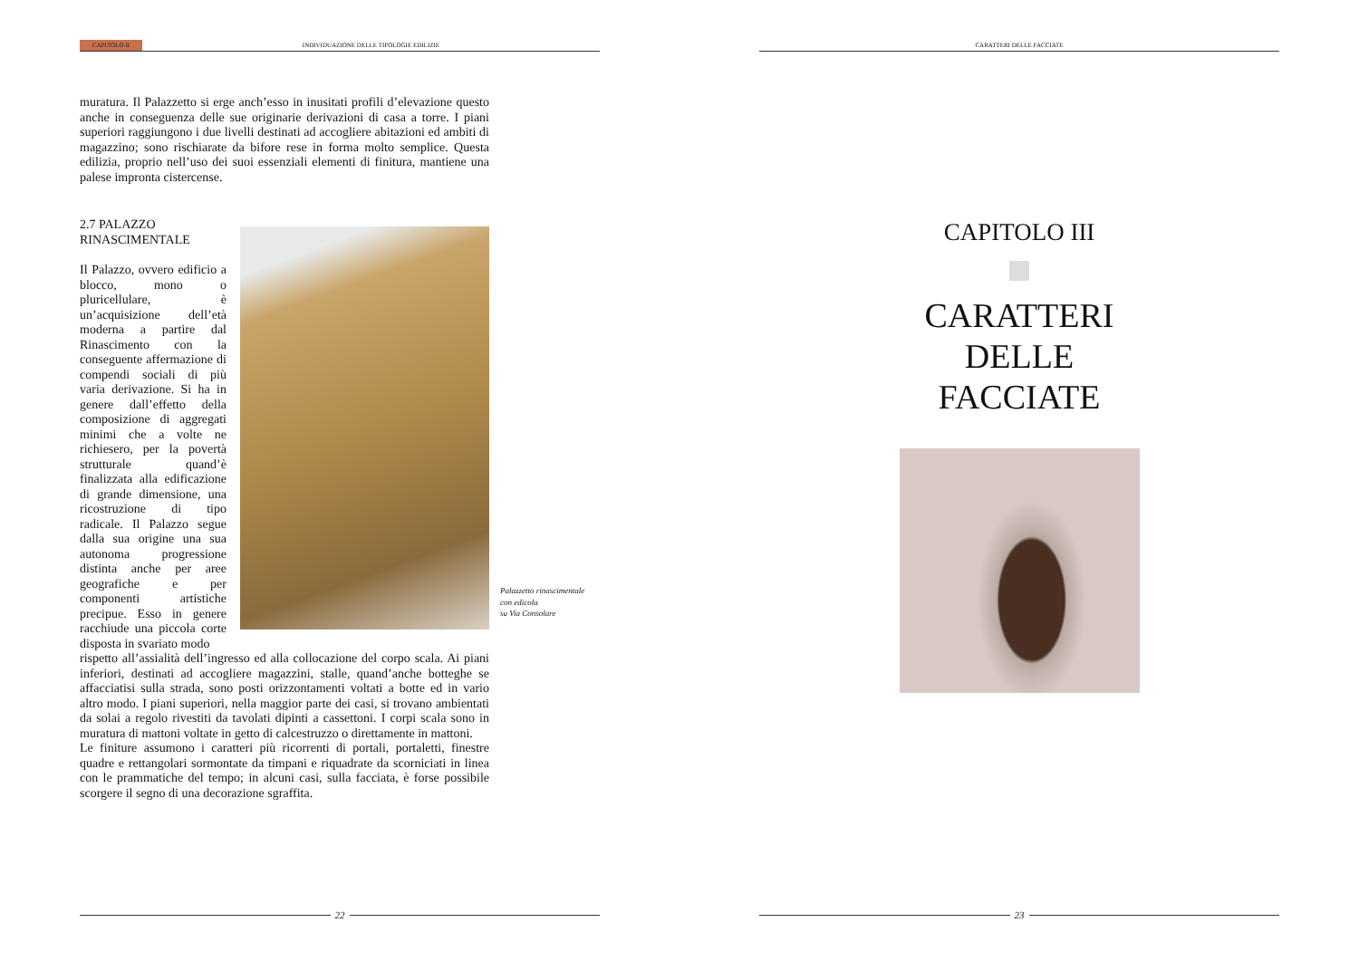CAPITOLO II INDIVIDUAZIONE DELLE TIPOLOGIE EDILIZIE
muratura. Il Palazzetto si erge anch’esso in inusitati profili d’elevazione questo anche in conseguenza delle sue originarie derivazioni di casa a torre. I piani superiori raggiungono i due livelli destinati ad accogliere abitazioni ed ambiti di magazzino; sono rischiarate da bifore rese in forma molto semplice. Questa edilizia, proprio nell’uso dei suoi essenziali elementi di finitura, mantiene una palese impronta cistercense.
2.7 PALAZZO RINASCIMENTALE
Il Palazzo, ovvero edificio a blocco, mono o pluricellulare, è un’acquisizione dell’età moderna a partire dal Rinascimento con la conseguente affermazione di compendi sociali di più varia derivazione. Si ha in genere dall’effetto della composizione di aggregati minimi che a volte ne richiesero, per la povertà strutturale quand’è finalizzata alla edificazione di grande dimensione, una ricostruzione di tipo radicale. Il Palazzo segue dalla sua origine una sua autonoma progressione distinta anche per aree geografiche e per componenti artistiche precipue. Esso in genere racchiude una piccola corte disposta in svariato modo
rispetto all’assialità dell’ingresso ed alla collocazione del corpo scala. Ai piani inferiori, destinati ad accogliere magazzini, stalle, quand’anche botteghe se affacciatisi sulla strada, sono posti orizzontamenti voltati a botte ed in vario altro modo. I piani superiori, nella maggior parte dei casi, si trovano ambientati da solai a regolo rivestiti da tavolati dipinti a cassettoni. I corpi scala sono in muratura di mattoni voltate in getto di calcestruzzo o direttamente in mattoni.
Le finiture assumono i caratteri più ricorrenti di portali, portaletti, finestre quadre e rettangolari sormontate da timpani e riquadrate da scorniciati in linea con le prammatiche del tempo; in alcuni casi, sulla facciata, è forse possibile scorgere il segno di una decorazione sgraffita.
Palazzetto rinascimentale
con edicola
su Via Consolare
22
CARATTERI DELLE FACCIATE
CAPITOLO III
CARATTERI
DELLE
FACCIATE
23